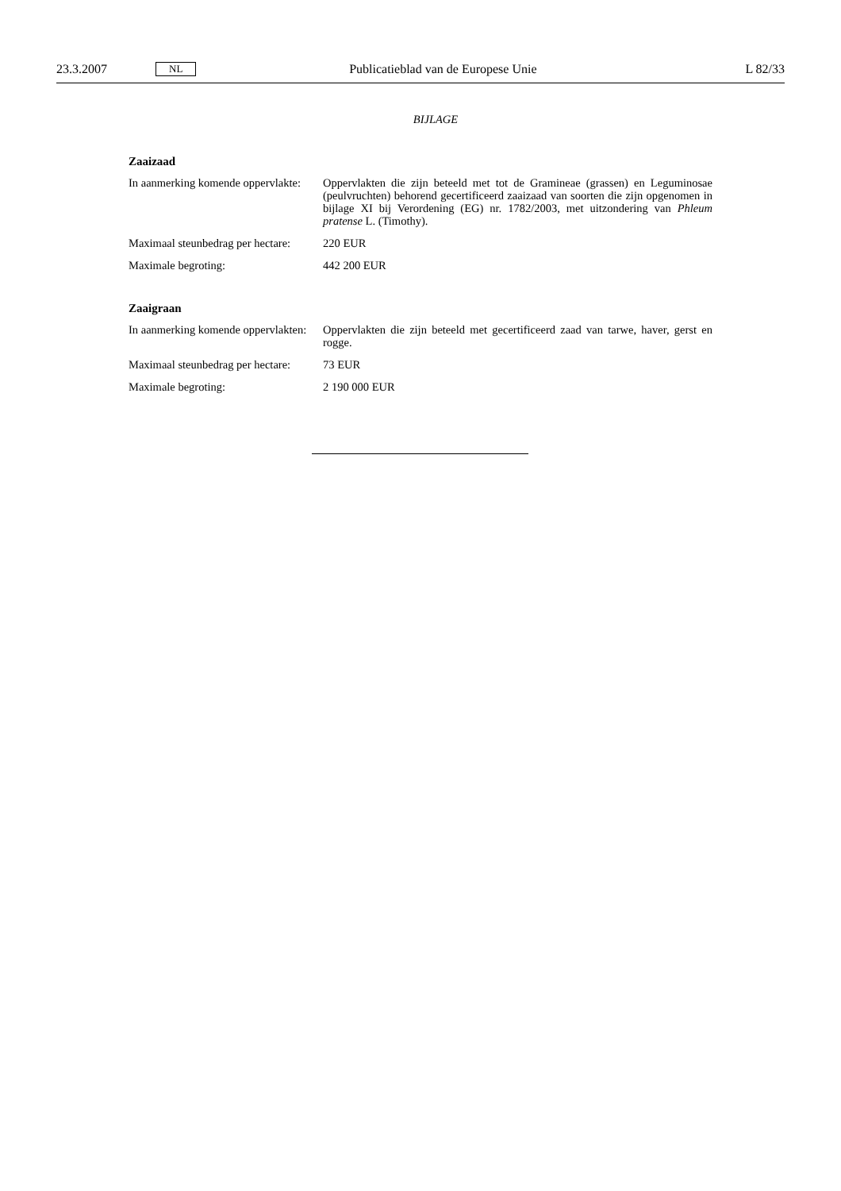23.3.2007 NL Publicatieblad van de Europese Unie L 82/33
BIJLAGE
Zaaizaad
In aanmerking komende oppervlakte:
Oppervlakten die zijn beteeld met tot de Gramineae (grassen) en Leguminosae (peulvruchten) behorend gecertificeerd zaaizaad van soorten die zijn opgenomen in bijlage XI bij Verordening (EG) nr. 1782/2003, met uitzondering van Phleum pratense L. (Timothy).
Maximaal steunbedrag per hectare:
220 EUR
Maximale begroting: 442 200 EUR
Zaaigraan
In aanmerking komende oppervlakten:
Oppervlakten die zijn beteeld met gecertificeerd zaad van tarwe, haver, gerst en rogge.
Maximaal steunbedrag per hectare:
73 EUR
Maximale begroting: 2 190 000 EUR